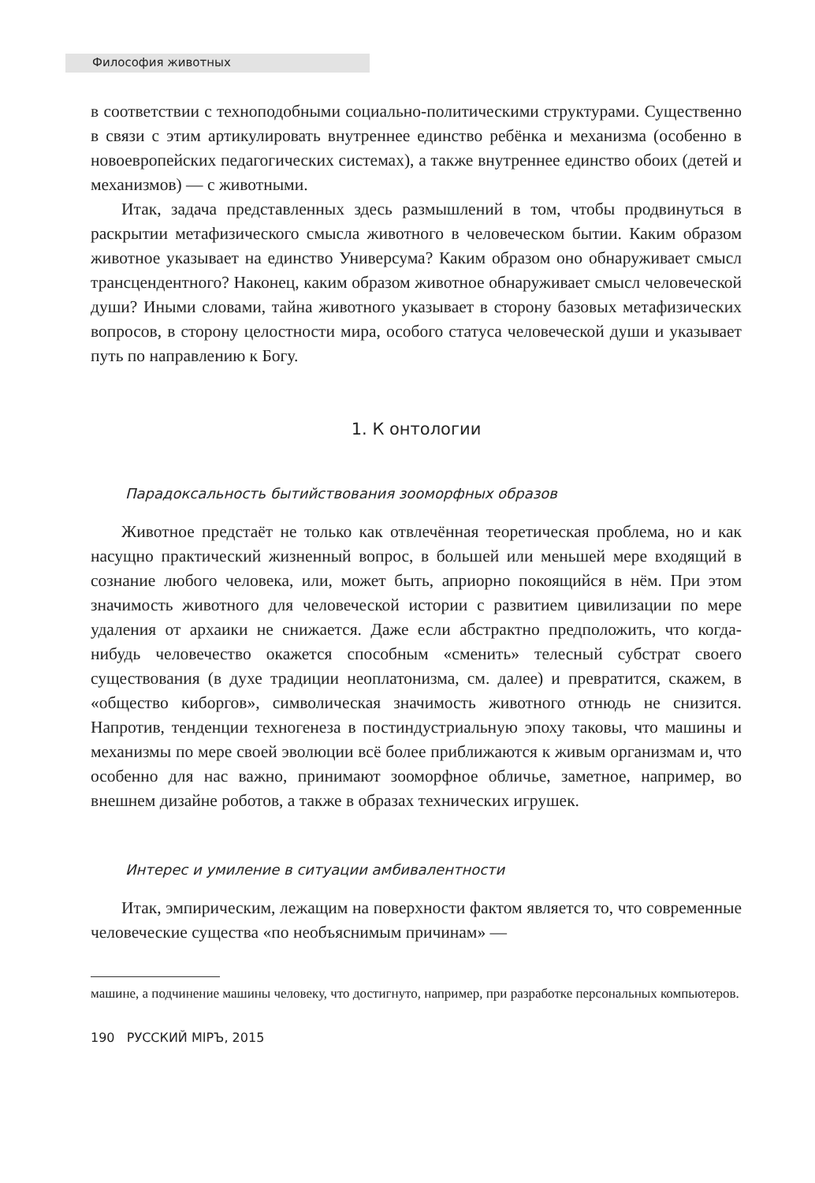Философия животных
в соответствии с техноподобными социально-политическими структурами. Существенно в связи с этим артикулировать внутреннее единство ребёнка и механизма (особенно в новоевропейских педагогических системах), а также внутреннее единство обоих (детей и механизмов) — с животными.
Итак, задача представленных здесь размышлений в том, чтобы продвинуться в раскрытии метафизического смысла животного в человеческом бытии. Каким образом животное указывает на единство Универсума? Каким образом оно обнаруживает смысл трансцендентного? Наконец, каким образом животное обнаруживает смысл человеческой души? Иными словами, тайна животного указывает в сторону базовых метафизических вопросов, в сторону целостности мира, особого статуса человеческой души и указывает путь по направлению к Богу.
1. К онтологии
Парадоксальность бытийствования зооморфных образов
Животное предстаёт не только как отвлечённая теоретическая проблема, но и как насущно практический жизненный вопрос, в большей или меньшей мере входящий в сознание любого человека, или, может быть, априорно покоящийся в нём. При этом значимость животного для человеческой истории с развитием цивилизации по мере удаления от архаики не снижается. Даже если абстрактно предположить, что когда-нибудь человечество окажется способным «сменить» телесный субстрат своего существования (в духе традиции неоплатонизма, см. далее) и превратится, скажем, в «общество киборгов», символическая значимость животного отнюдь не снизится. Напротив, тенденции техногенеза в постиндустриальную эпоху таковы, что машины и механизмы по мере своей эволюции всё более приближаются к живым организмам и, что особенно для нас важно, принимают зооморфное обличье, заметное, например, во внешнем дизайне роботов, а также в образах технических игрушек.
Интерес и умиление в ситуации амбивалентности
Итак, эмпирическим, лежащим на поверхности фактом является то, что современные человеческие существа «по необъяснимым причинам» —
машине, а подчинение машины человеку, что достигнуто, например, при разработке персональных компьютеров.
190 РУССКИЙ МIРЪ, 2015